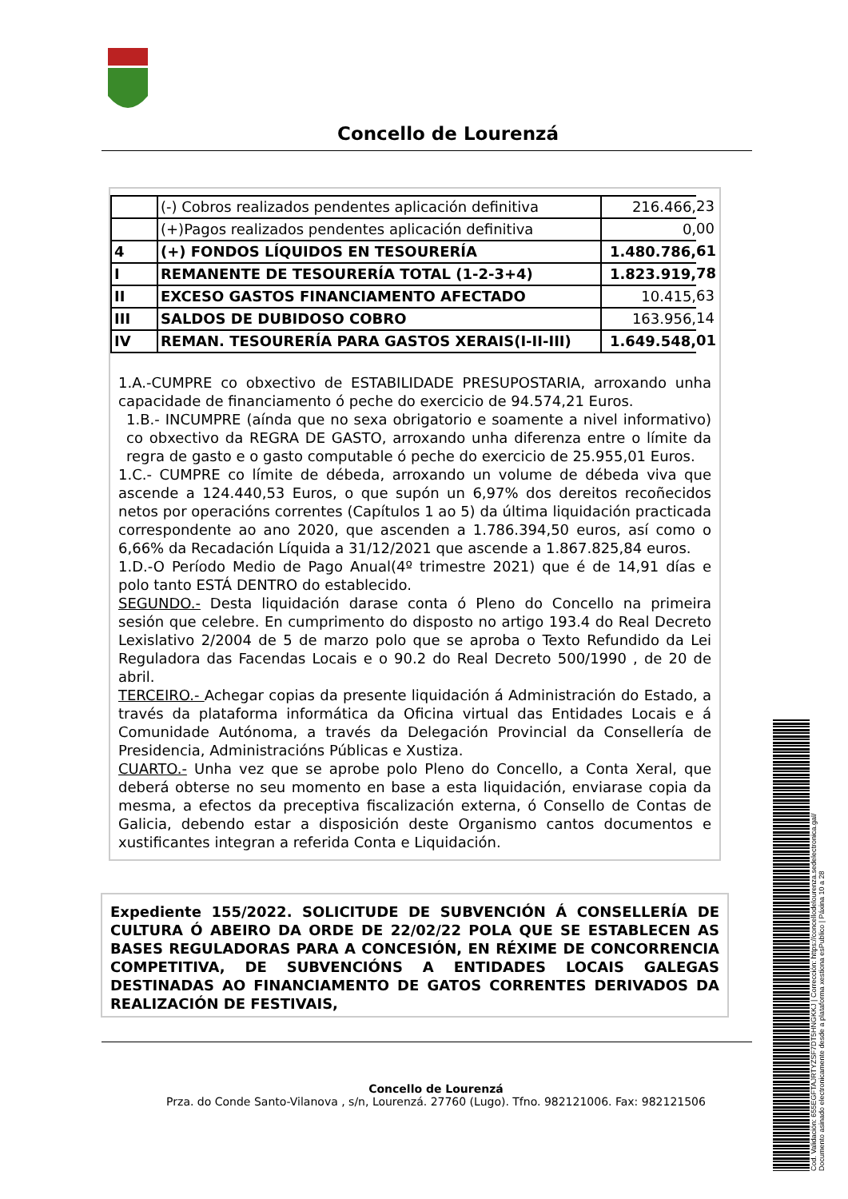Concello de Lourenzá
| | (-) Cobros realizados pendentes aplicación definitiva | 216.466, | 23 |
| | (+)Pagos realizados pendentes aplicación definitiva | 0, | 00 |
| 4 | (+) FONDOS LÍQUIDOS EN TESOURERÍA | 1.480.786, | 61 |
| I | REMANENTE DE TESOURERÍA TOTAL (1-2-3+4) | 1.823.919, | 78 |
| II | EXCESO GASTOS FINANCIAMENTO AFECTADO | 10.415, | 63 |
| III | SALDOS DE DUBIDOSO COBRO | 163.956, | 14 |
| IV | REMAN. TESOURERÍA PARA GASTOS XERAIS(I-II-III) | 1.649.548, | 01 |
1.A.-CUMPRE co obxectivo de ESTABILIDADE PRESUPOSTARIA, arroxando unha capacidade de financiamento ó peche do exercicio de 94.574,21 Euros.
1.B.- INCUMPRE (aínda que no sexa obrigatorio e soamente a nivel informativo) co obxectivo da REGRA DE GASTO, arroxando unha diferenza entre o límite da regra de gasto e o gasto computable ó peche do exercicio de 25.955,01 Euros.
1.C.- CUMPRE co límite de débeda, arroxando un volume de débeda viva que ascende a 124.440,53 Euros, o que supón un 6,97% dos dereitos recoñecidos netos por operacións correntes (Capítulos 1 ao 5) da última liquidación practicada correspondente ao ano 2020, que ascenden a 1.786.394,50 euros, así como o 6,66% da Recadación Líquida a 31/12/2021 que ascende a 1.867.825,84 euros.
1.D.-O Período Medio de Pago Anual(4º trimestre 2021) que é de 14,91 días e polo tanto ESTÁ DENTRO do establecido.
SEGUNDO.- Desta liquidación darase conta ó Pleno do Concello na primeira sesión que celebre. En cumprimento do disposto no artigo 193.4 do Real Decreto Lexislativo 2/2004 de 5 de marzo polo que se aproba o Texto Refundido da Lei Reguladora das Facendas Locais e o 90.2 do Real Decreto 500/1990 , de 20 de abril.
TERCEIRO.- Achegar copias da presente liquidación á Administración do Estado, a través da plataforma informática da Oficina virtual das Entidades Locais e á Comunidade Autónoma, a través da Delegación Provincial da Consellería de Presidencia, Administracións Públicas e Xustiza.
CUARTO.- Unha vez que se aprobe polo Pleno do Concello, a Conta Xeral, que deberá obterse no seu momento en base a esta liquidación, enviarase copia da mesma, a efectos da preceptiva fiscalización externa, ó Consello de Contas de Galicia, debendo estar a disposición deste Organismo cantos documentos e xustificantes integran a referida Conta e Liquidación.
Expediente 155/2022. SOLICITUDE DE SUBVENCIÓN Á CONSELLERÍA DE CULTURA Ó ABEIRO DA ORDE DE 22/02/22 POLA QUE SE ESTABLECEN AS BASES REGULADORAS PARA A CONCESIÓN, EN RÉXIME DE CONCORRENCIA COMPETITIVA, DE SUBVENCIÓNS A ENTIDADES LOCAIS GALEGAS DESTINADAS AO FINANCIAMENTO DE GATOS CORRENTES DERIVADOS DA REALIZACIÓN DE FESTIVAIS,
Concello de Lourenzá
Prza. do Conde Santo-Vilanova , s/n, Lourenzá. 27760 (Lugo). Tfno. 982121006. Fax: 982121506
Cod. Validación: 655EGFTAJRTYZSF7DT5HNGKKJ | Corrección: https://concellodelourenza.sedelectronica.gal/
Documento asinado electronicamente desde a plataforma xestiona esPublico | Páxina 10 a 28